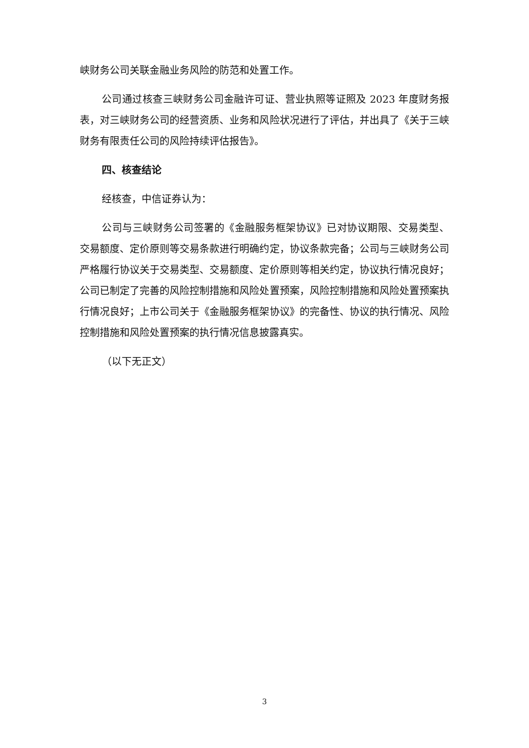峡财务公司关联金融业务风险的防范和处置工作。
公司通过核查三峡财务公司金融许可证、营业执照等证照及 2023 年度财务报表，对三峡财务公司的经营资质、业务和风险状况进行了评估，并出具了《关于三峡财务有限责任公司的风险持续评估报告》。
四、核查结论
经核查，中信证券认为：
公司与三峡财务公司签署的《金融服务框架协议》已对协议期限、交易类型、交易额度、定价原则等交易条款进行明确约定，协议条款完备；公司与三峡财务公司严格履行协议关于交易类型、交易额度、定价原则等相关约定，协议执行情况良好；公司已制定了完善的风险控制措施和风险处置预案，风险控制措施和风险处置预案执行情况良好；上市公司关于《金融服务框架协议》的完备性、协议的执行情况、风险控制措施和风险处置预案的执行情况信息披露真实。
（以下无正文）
3